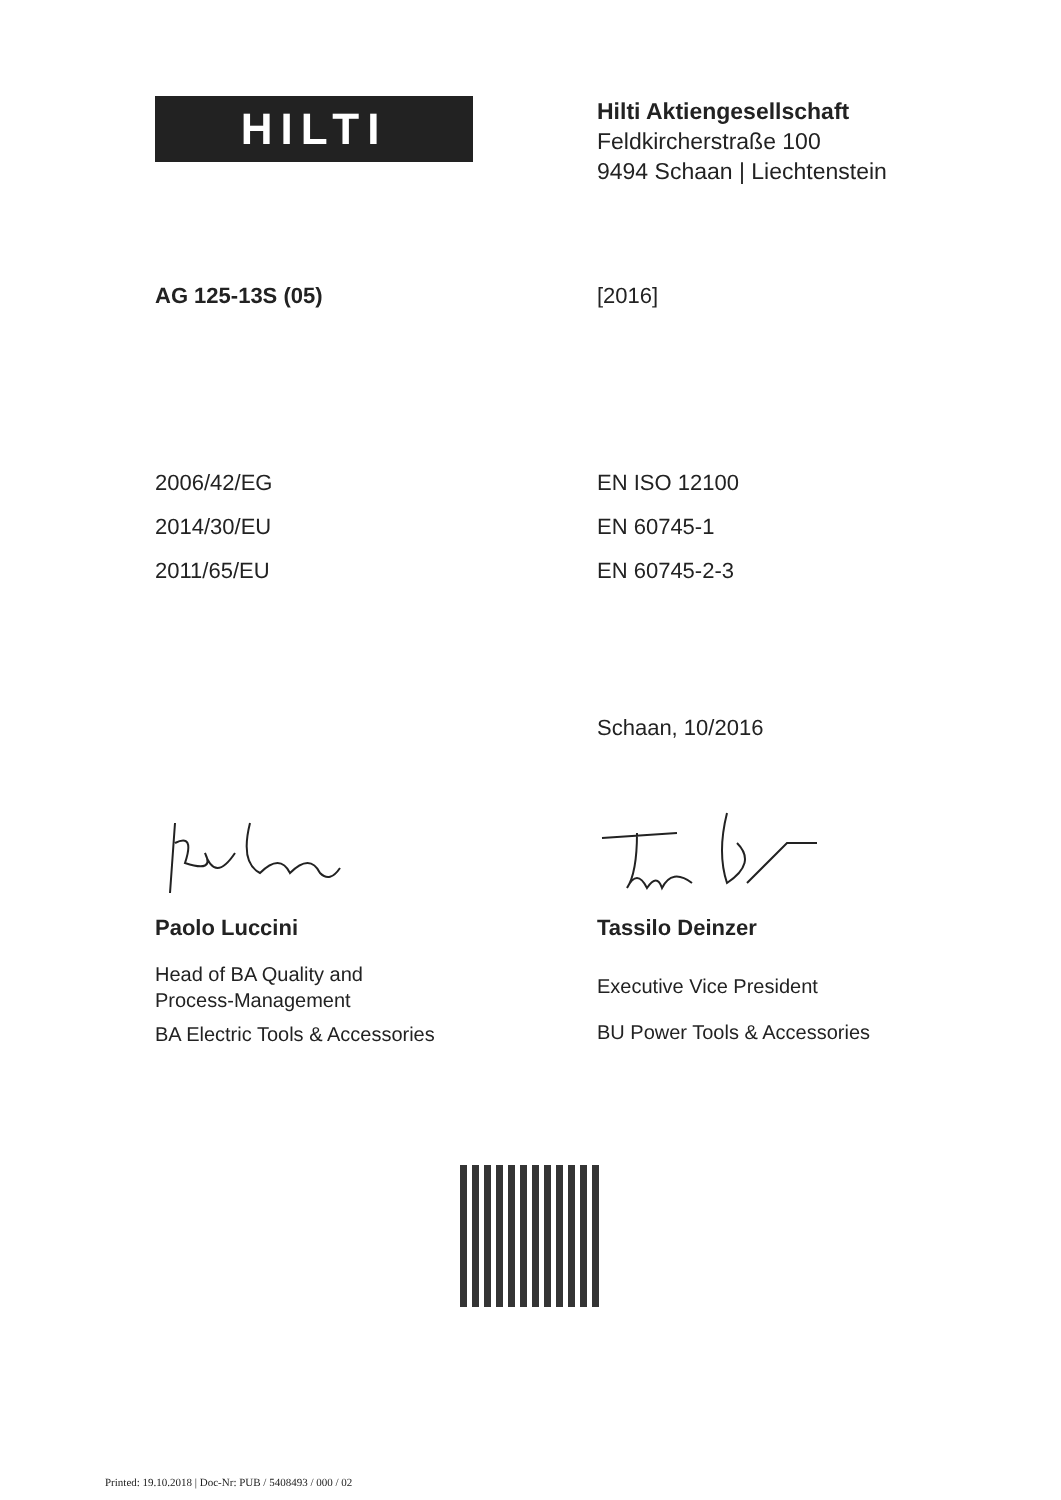HILTI
Hilti Aktiengesellschaft
Feldkircherstraße 100
9494 Schaan | Liechtenstein
AG 125-13S (05) [2016]
2006/42/EG
2014/30/EU
2011/65/EU
EN ISO 12100
EN 60745-1
EN 60745-2-3
Schaan, 10/2016
Paolo Luccini Tassilo Deinzer
Head of BA Quality and
Process-Management
BA Electric Tools & Accessories
Executive Vice President
BU Power Tools & Accessories
Printed: 19.10.2018 | Doc-Nr: PUB / 5408493 / 000 / 02